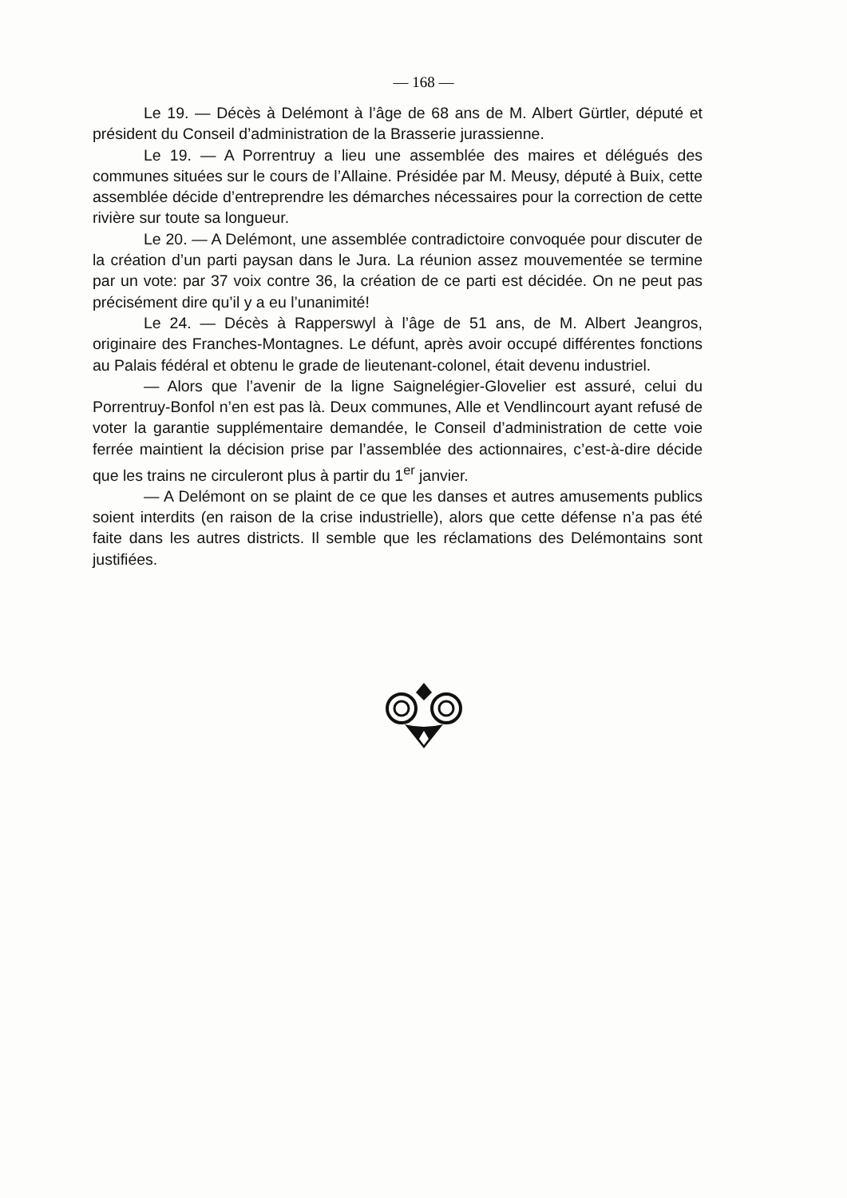— 168 —
Le 19. — Décès à Delémont à l’âge de 68 ans de M. Albert Gürtler, député et président du Conseil d’administration de la Brasserie jurassienne.
Le 19. — A Porrentruy a lieu une assemblée des maires et délégués des communes situées sur le cours de l’Allaine. Présidée par M. Meusy, député à Buix, cette assemblée décide d’entreprendre les démarches nécessaires pour la correction de cette rivière sur toute sa longueur.
Le 20. — A Delémont, une assemblée contradictoire convoquée pour discuter de la création d’un parti paysan dans le Jura. La réunion assez mouvementée se termine par un vote: par 37 voix contre 36, la création de ce parti est décidée. On ne peut pas précisément dire qu’il y a eu l’unanimité!
Le 24. — Décès à Rapperswyl à l’âge de 51 ans, de M. Albert Jeangros, originaire des Franches-Montagnes. Le défunt, après avoir occupé différentes fonctions au Palais fédéral et obtenu le grade de lieutenant-colonel, était devenu industriel.
— Alors que l’avenir de la ligne Saignelégier-Glovelier est assuré, celui du Porrentruy-Bonfol n’en est pas là. Deux communes, Alle et Vendlincourt ayant refusé de voter la garantie supplémentaire demandée, le Conseil d’administration de cette voie ferrée maintient la décision prise par l’assemblée des actionnaires, c’est-à-dire décide que les trains ne circuleront plus à partir du 1<sup>er</sup> janvier.
— A Delémont on se plaint de ce que les danses et autres amusements publics soient interdits (en raison de la crise industrielle), alors que cette défense n’a pas été faite dans les autres districts. Il semble que les réclamations des Delémontains sont justifiées.